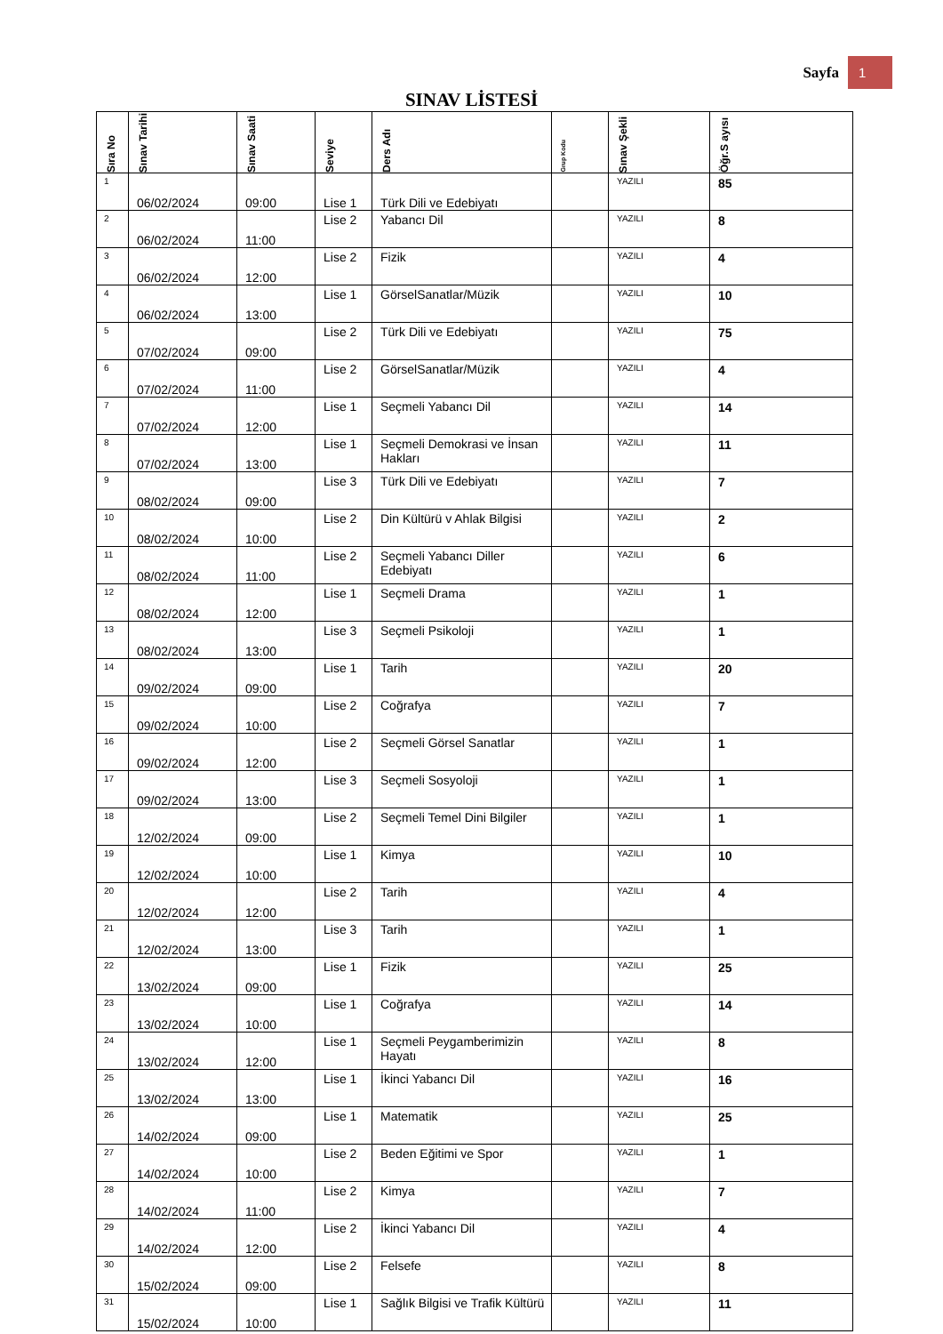Sayfa 1
SINAV LİSTESİ
| Sıra No | Sınav Tarihi | Sınav Saati | Seviye | Ders Adı | Grup Kodu | Sınav Şekli | Öğr.S ayısı |
| --- | --- | --- | --- | --- | --- | --- | --- |
| 1 | 06/02/2024 | 09:00 | Lise 1 | Türk Dili ve Edebiyatı | | YAZILI | 85 |
| 2 | 06/02/2024 | 11:00 | Lise 2 | Yabancı Dil | | YAZILI | 8 |
| 3 | 06/02/2024 | 12:00 | Lise 2 | Fizik | | YAZILI | 4 |
| 4 | 06/02/2024 | 13:00 | Lise 1 | GörselSanatlar/Müzik | | YAZILI | 10 |
| 5 | 07/02/2024 | 09:00 | Lise 2 | Türk Dili ve Edebiyatı | | YAZILI | 75 |
| 6 | 07/02/2024 | 11:00 | Lise 2 | GörselSanatlar/Müzik | | YAZILI | 4 |
| 7 | 07/02/2024 | 12:00 | Lise 1 | Seçmeli Yabancı Dil | | YAZILI | 14 |
| 8 | 07/02/2024 | 13:00 | Lise 1 | Seçmeli Demokrasi ve İnsan Hakları | | YAZILI | 11 |
| 9 | 08/02/2024 | 09:00 | Lise 3 | Türk Dili ve Edebiyatı | | YAZILI | 7 |
| 10 | 08/02/2024 | 10:00 | Lise 2 | Din Kültürü v Ahlak Bilgisi | | YAZILI | 2 |
| 11 | 08/02/2024 | 11:00 | Lise 2 | Seçmeli Yabancı Diller Edebiyatı | | YAZILI | 6 |
| 12 | 08/02/2024 | 12:00 | Lise 1 | Seçmeli Drama | | YAZILI | 1 |
| 13 | 08/02/2024 | 13:00 | Lise 3 | Seçmeli Psikoloji | | YAZILI | 1 |
| 14 | 09/02/2024 | 09:00 | Lise 1 | Tarih | | YAZILI | 20 |
| 15 | 09/02/2024 | 10:00 | Lise 2 | Coğrafya | | YAZILI | 7 |
| 16 | 09/02/2024 | 12:00 | Lise 2 | Seçmeli Görsel Sanatlar | | YAZILI | 1 |
| 17 | 09/02/2024 | 13:00 | Lise 3 | Seçmeli Sosyoloji | | YAZILI | 1 |
| 18 | 12/02/2024 | 09:00 | Lise 2 | Seçmeli Temel Dini Bilgiler | | YAZILI | 1 |
| 19 | 12/02/2024 | 10:00 | Lise 1 | Kimya | | YAZILI | 10 |
| 20 | 12/02/2024 | 12:00 | Lise 2 | Tarih | | YAZILI | 4 |
| 21 | 12/02/2024 | 13:00 | Lise 3 | Tarih | | YAZILI | 1 |
| 22 | 13/02/2024 | 09:00 | Lise 1 | Fizik | | YAZILI | 25 |
| 23 | 13/02/2024 | 10:00 | Lise 1 | Coğrafya | | YAZILI | 14 |
| 24 | 13/02/2024 | 12:00 | Lise 1 | Seçmeli Peygamberimizin Hayatı | | YAZILI | 8 |
| 25 | 13/02/2024 | 13:00 | Lise 1 | İkinci Yabancı Dil | | YAZILI | 16 |
| 26 | 14/02/2024 | 09:00 | Lise 1 | Matematik | | YAZILI | 25 |
| 27 | 14/02/2024 | 10:00 | Lise 2 | Beden Eğitimi ve Spor | | YAZILI | 1 |
| 28 | 14/02/2024 | 11:00 | Lise 2 | Kimya | | YAZILI | 7 |
| 29 | 14/02/2024 | 12:00 | Lise 2 | İkinci Yabancı Dil | | YAZILI | 4 |
| 30 | 15/02/2024 | 09:00 | Lise 2 | Felsefe | | YAZILI | 8 |
| 31 | 15/02/2024 | 10:00 | Lise 1 | Sağlık Bilgisi ve Trafik Kültürü | | YAZILI | 11 |